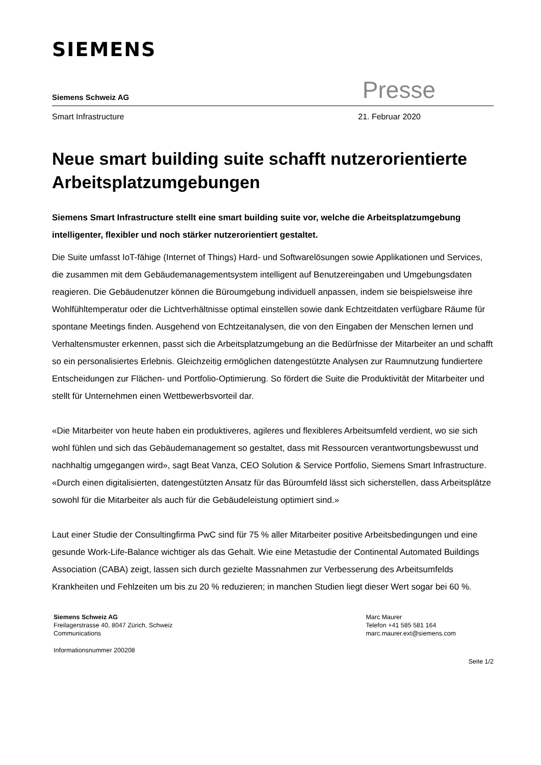SIEMENS
Siemens Schweiz AG Presse
Smart Infrastructure 21. Februar 2020
Neue smart building suite schafft nutzerorientierte Arbeitsplatzumgebungen
Siemens Smart Infrastructure stellt eine smart building suite vor, welche die Arbeitsplatzumgebung intelligenter, flexibler und noch stärker nutzerorientiert gestaltet.
Die Suite umfasst IoT-fähige (Internet of Things) Hard- und Softwarelösungen sowie Applikationen und Services, die zusammen mit dem Gebäudemanagementsystem intelligent auf Benutzereingaben und Umgebungsdaten reagieren. Die Gebäudenutzer können die Büroumgebung individuell anpassen, indem sie beispielsweise ihre Wohlfühltemperatur oder die Lichtverhältnisse optimal einstellen sowie dank Echtzeitdaten verfügbare Räume für spontane Meetings finden. Ausgehend von Echtzeitanalysen, die von den Eingaben der Menschen lernen und Verhaltensmuster erkennen, passt sich die Arbeitsplatzumgebung an die Bedürfnisse der Mitarbeiter an und schafft so ein personalisiertes Erlebnis. Gleichzeitig ermöglichen datengestützte Analysen zur Raumnutzung fundiertere Entscheidungen zur Flächen- und Portfolio-Optimierung. So fördert die Suite die Produktivität der Mitarbeiter und stellt für Unternehmen einen Wettbewerbsvorteil dar.
«Die Mitarbeiter von heute haben ein produktiveres, agileres und flexibleres Arbeitsumfeld verdient, wo sie sich wohl fühlen und sich das Gebäudemanagement so gestaltet, dass mit Ressourcen verantwortungsbewusst und nachhaltig umgegangen wird», sagt Beat Vanza, CEO Solution & Service Portfolio, Siemens Smart Infrastructure. «Durch einen digitalisierten, datengestützten Ansatz für das Büroumfeld lässt sich sicherstellen, dass Arbeitsplätze sowohl für die Mitarbeiter als auch für die Gebäudeleistung optimiert sind.»
Laut einer Studie der Consultingfirma PwC sind für 75 % aller Mitarbeiter positive Arbeitsbedingungen und eine gesunde Work-Life-Balance wichtiger als das Gehalt. Wie eine Metastudie der Continental Automated Buildings Association (CABA) zeigt, lassen sich durch gezielte Massnahmen zur Verbesserung des Arbeitsumfelds Krankheiten und Fehlzeiten um bis zu 20 % reduzieren; in manchen Studien liegt dieser Wert sogar bei 60 %.
Siemens Schweiz AG
Freilagerstrasse 40, 8047 Zürich, Schweiz
Communications
Marc Maurer
Telefon +41 585 581 164
marc.maurer.ext@siemens.com
Informationsnummer 200208
Seite 1/2